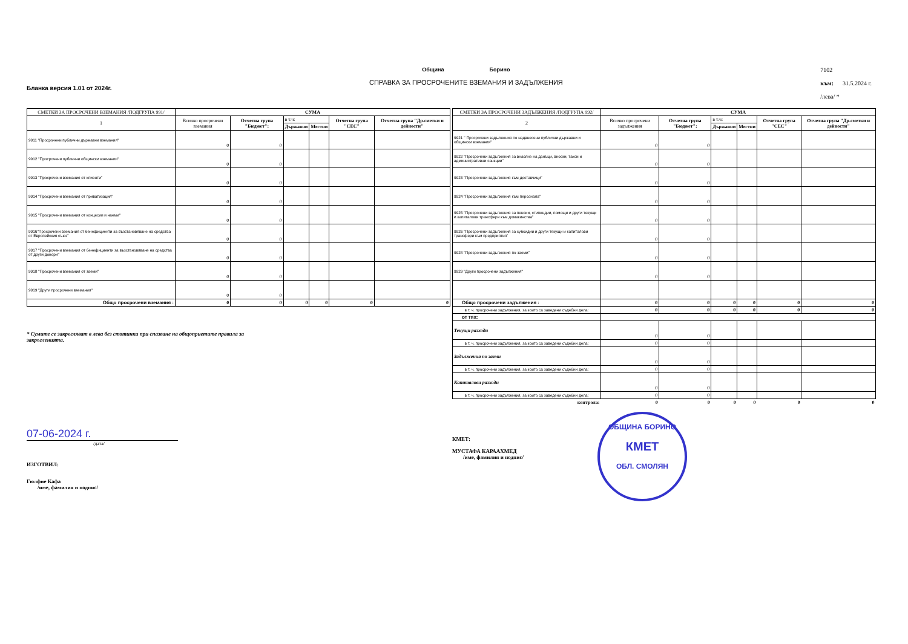Бланка версия 1.01 от 2024г. Община Борино
СПРАВКА ЗА ПРОСРОЧЕНИТЕ ВЗЕМАНИЯ И ЗАДЪЛЖЕНИЯ
7102
към: 31.5.2024 г.
/лева/ *
| СМЕТКИ ЗА ПРОСРОЧЕНИ ВЗЕМАНИЯ /ПОДГРУПА 991/ | СУМА | | | | | |
| --- | --- | --- | --- | --- | --- | --- |
| 1 | Всичко просрочени вземания | Отчетна група "Бюджет": | в т.ч: | | Отчетна група "СЕС" | Отчетна група "Др.сметки и дейности" |
| | | | Държавни | Местни | | |
| 9911 "Просрочени публични държавни вземания" | 0 | 0 | | | | |
| 9912 "Просрочени публични общински вземания" | 0 | 0 | | | | |
| 9913 "Просрочени вземания от клиенти" | 0 | 0 | | | | |
| 9914 "Просрочени вземания от приватизация" | 0 | 0 | | | | |
| 9915 "Просрочени вземания от концесии и наеми" | 0 | 0 | | | | |
| 9916"Просрочени вземания от бенефициенти за възстановяване на средства от Европейския съюз" | 0 | 0 | | | | |
| 9917 "Просрочени вземания от бенефициенти за възстановяване на средства от други донори" | 0 | 0 | | | | |
| 9918 "Просрочени вземания от заеми" | 0 | 0 | | | | |
| 9919 "Други просрочени вземания" | 0 | 0 | | | | |
| Общо просрочени вземания : | 0 | 0 | 0 | 0 | 0 | 0 |
* Сумите се закръгляват в лева без стотинки при спазване на общоприетите правила за закръгленията.
07-06-2024 г.
/дата/
ИЗГОТВИЛ:
Гюлфие Кафа
/име, фамилия и подпис/
| СМЕТКИ ЗА ПРОСРОЧЕНИ ЗАДЪЛЖЕНИЯ /ПОДГРУПА 992/ | СУМА | | | | | |
| --- | --- | --- | --- | --- | --- | --- |
| 2 | Всичко просрочени задължения | Отчетна група "Бюджет": | в т.ч: | | Отчетна група "СЕС" | Отчетна група "Др.сметки и дейности" |
| | | | Държавни | Местни | | |
| 9921 " Просрочени задължения по надвнесени публични държавни и общински вземания" | 0 | 0 | | | | |
| 9922 "Просрочени задължения за внасяне на данъци, вноски, такси и административни санкции" | 0 | 0 | | | | |
| 9923 "Просрочени задължения към доставчици" | 0 | 0 | | | | |
| 9924 "Просрочени задължения към персонала" | 0 | 0 | | | | |
| 9925 "Просрочени задължения за пенсии, стипендии, помощи и други текущи и капиталови трансфери към домакинства" | 0 | 0 | | | | |
| 9926 "Просрочени задължения за субсидии и други текущи и капиталови трансфери към предприятия" | 0 | 0 | | | | |
| 9928 "Просрочени задължения по заеми" | 0 | 0 | | | | |
| 9929 "Други просрочени задължения" | 0 | 0 | | | | |
| Общо просрочени задължения : | 0 | 0 | 0 | 0 | 0 | 0 |
| в т. ч. просрочени задължения, за които са заведени съдебни дела: | 0 | 0 | 0 | 0 | 0 | 0 |
| от тях: | | | | | | |
| Текущи разходи | 0 | 0 | | | | |
| в т. ч. просрочени задължения, за които са заведени съдебни дела: | 0 | 0 | | | | |
| Задължения по заеми | 0 | 0 | | | | |
| в т. ч. просрочени задължения, за които са заведени съдебни дела: | 0 | 0 | | | | |
| Капиталови разходи | 0 | 0 | | | | |
| в т. ч. просрочени задължения, за които са заведени съдебни дела: | 0 | 0 | | | | |
| контрола: | 0 | 0 | 0 | 0 | 0 | 0 |
КМЕТ:
МУСТАФА КАРААХМЕД
/име, фамилия и подпис/
ОБЩИНА БОРИНО
КМЕТ
ОБЛ. СМОЛЯН